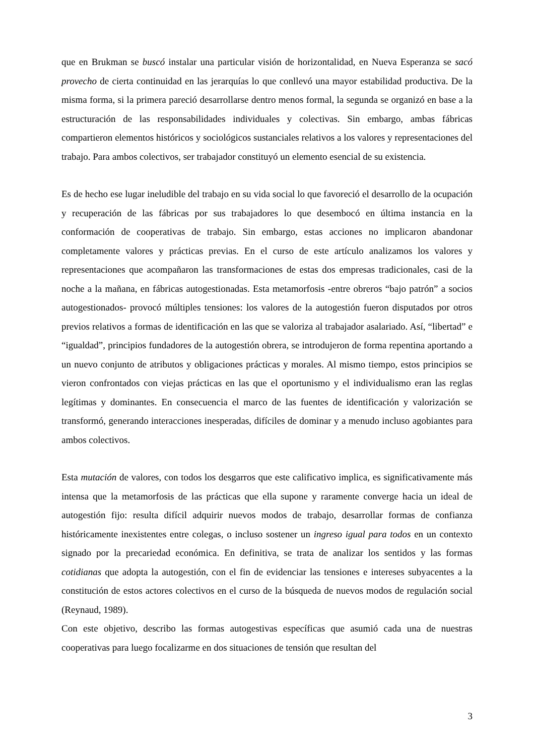que en Brukman se buscó instalar una particular visión de horizontalidad, en Nueva Esperanza se sacó provecho de cierta continuidad en las jerarquías lo que conllevó una mayor estabilidad productiva. De la misma forma, si la primera pareció desarrollarse dentro menos formal, la segunda se organizó en base a la estructuración de las responsabilidades individuales y colectivas. Sin embargo, ambas fábricas compartieron elementos históricos y sociológicos sustanciales relativos a los valores y representaciones del trabajo. Para ambos colectivos, ser trabajador constituyó un elemento esencial de su existencia.
Es de hecho ese lugar ineludible del trabajo en su vida social lo que favoreció el desarrollo de la ocupación y recuperación de las fábricas por sus trabajadores lo que desembocó en última instancia en la conformación de cooperativas de trabajo. Sin embargo, estas acciones no implicaron abandonar completamente valores y prácticas previas. En el curso de este artículo analizamos los valores y representaciones que acompañaron las transformaciones de estas dos empresas tradicionales, casi de la noche a la mañana, en fábricas autogestionadas. Esta metamorfosis -entre obreros “bajo patrón” a socios autogestionados- provocó múltiples tensiones: los valores de la autogestión fueron disputados por otros previos relativos a formas de identificación en las que se valoriza al trabajador asalariado. Así, “libertad” e “igualdad”, principios fundadores de la autogestión obrera, se introdujeron de forma repentina aportando a un nuevo conjunto de atributos y obligaciones prácticas y morales. Al mismo tiempo, estos principios se vieron confrontados con viejas prácticas en las que el oportunismo y el individualismo eran las reglas legítimas y dominantes. En consecuencia el marco de las fuentes de identificación y valorización se transformó, generando interacciones inesperadas, difíciles de dominar y a menudo incluso agobiantes para ambos colectivos.
Esta mutación de valores, con todos los desgarros que este calificativo implica, es significativamente más intensa que la metamorfosis de las prácticas que ella supone y raramente converge hacia un ideal de autogestión fijo: resulta difícil adquirir nuevos modos de trabajo, desarrollar formas de confianza históricamente inexistentes entre colegas, o incluso sostener un ingreso igual para todos en un contexto signado por la precariedad económica. En definitiva, se trata de analizar los sentidos y las formas cotidianas que adopta la autogestión, con el fin de evidenciar las tensiones e intereses subyacentes a la constitución de estos actores colectivos en el curso de la búsqueda de nuevos modos de regulación social (Reynaud, 1989).
Con este objetivo, describo las formas autogestivas específicas que asumió cada una de nuestras cooperativas para luego focalizarme en dos situaciones de tensión que resultan del
3